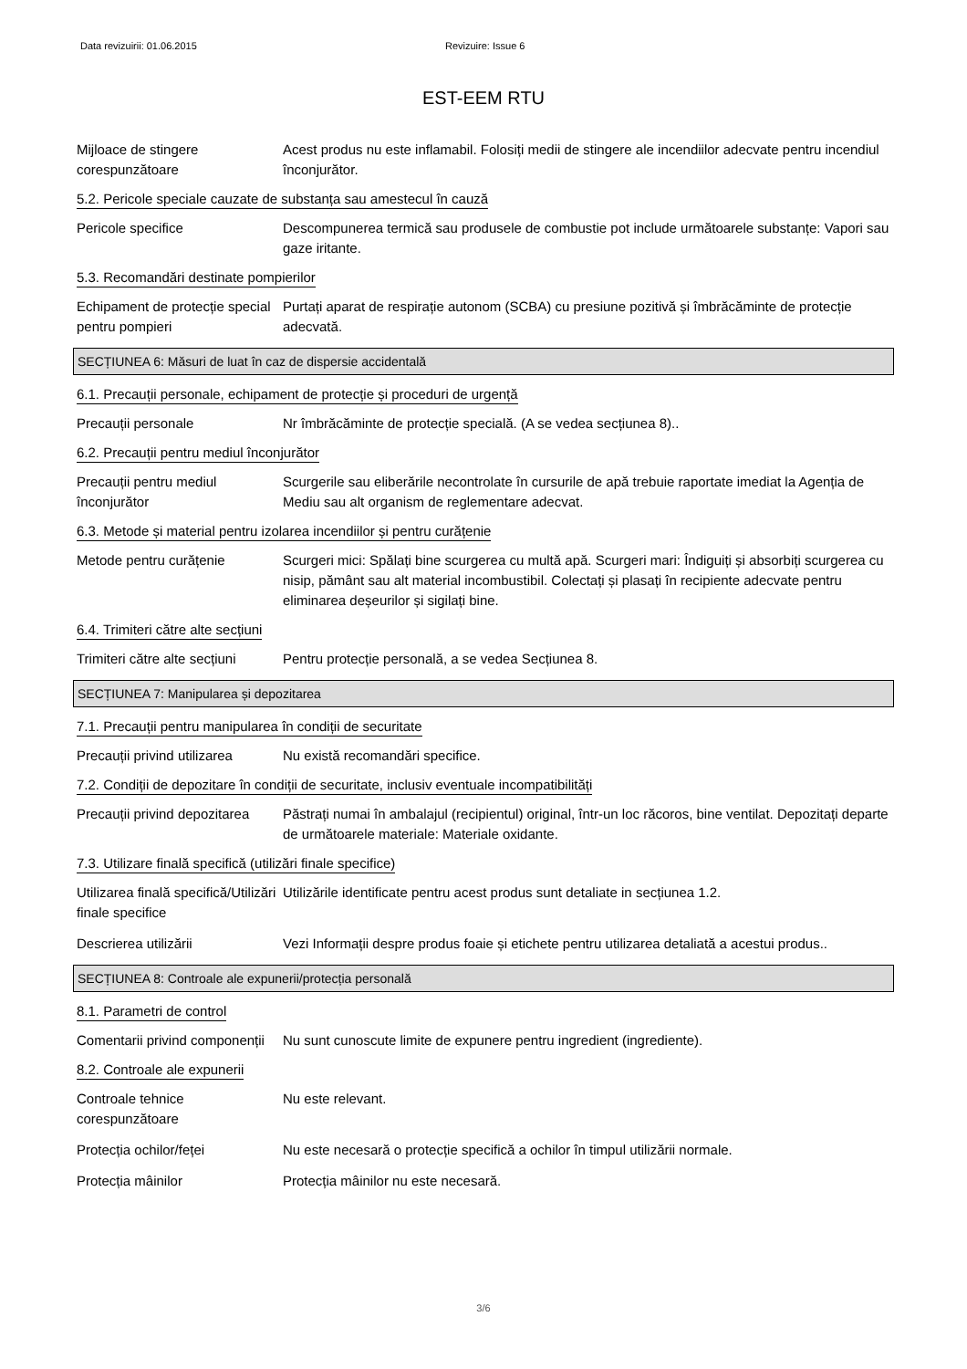Data revizuirii: 01.06.2015 Revizuire: Issue 6
EST-EEM RTU
Mijloace de stingere corespunzătoare
Acest produs nu este inflamabil. Folosiți medii de stingere ale incendiilor adecvate pentru incendiul înconjurător.
5.2. Pericole speciale cauzate de substanța sau amestecul în cauză
Pericole specifice Descompunerea termică sau produsele de combustie pot include următoarele substanțe: Vapori sau gaze iritante.
5.3. Recomandări destinate pompierilor
Echipament de protecție special pentru pompieri
Purtați aparat de respirație autonom (SCBA) cu presiune pozitivă și îmbrăcăminte de protecție adecvată.
SECȚIUNEA 6: Măsuri de luat în caz de dispersie accidentală
6.1. Precauții personale, echipament de protecție și proceduri de urgență
Precauții personale Nr îmbrăcăminte de protecție specială. (A se vedea secțiunea 8)..
6.2. Precauții pentru mediul înconjurător
Precauții pentru mediul înconjurător
Scurgerile sau eliberările necontrolate în cursurile de apă trebuie raportate imediat la Agenția de Mediu sau alt organism de reglementare adecvat.
6.3. Metode și material pentru izolarea incendiilor și pentru curățenie
Metode pentru curățenie Scurgeri mici: Spălați bine scurgerea cu multă apă. Scurgeri mari: Îndiguiți și absorbiți scurgerea cu nisip, pământ sau alt material incombustibil. Colectați și plasați în recipiente adecvate pentru eliminarea deșeurilor și sigilați bine.
6.4. Trimiteri către alte secțiuni
Trimiteri către alte secțiuni
Pentru protecție personală, a se vedea Secțiunea 8.
SECȚIUNEA 7: Manipularea și depozitarea
7.1. Precauții pentru manipularea în condiții de securitate
Precauții privind utilizarea
Nu există recomandări specifice.
7.2. Condiții de depozitare în condiții de securitate, inclusiv eventuale incompatibilități
Precauții privind depozitarea
Păstrați numai în ambalajul (recipientul) original, într-un loc răcoros, bine ventilat. Depozitați departe de următoarele materiale: Materiale oxidante.
7.3. Utilizare finală specifică (utilizări finale specifice)
Utilizarea finală specifică/Utilizări finale specifice
Utilizările identificate pentru acest produs sunt detaliate in secțiunea 1.2.
Descrierea utilizării Vezi Informații despre produs foaie și etichete pentru utilizarea detaliată a acestui produs..
SECȚIUNEA 8: Controale ale expunerii/protecția personală
8.1. Parametri de control
Comentarii privind componenții
Nu sunt cunoscute limite de expunere pentru ingredient (ingrediente).
8.2. Controale ale expunerii
Controale tehnice corespunzătoare
Nu este relevant.
Protecția ochilor/feței Nu este necesară o protecție specifică a ochilor în timpul utilizării normale.
Protecția mâinilor Protecția mâinilor nu este necesară.
3/6